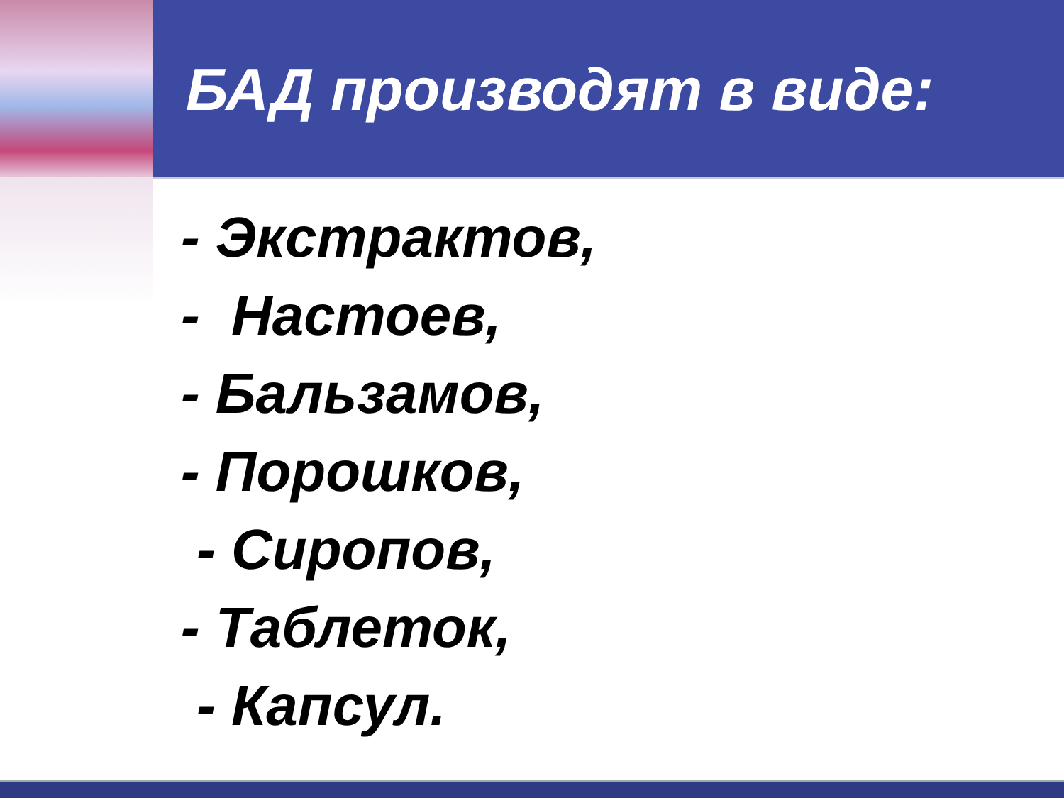БАД производят в виде:
- Экстрактов,
- Настоев,
- Бальзамов,
- Порошков,
- Сиропов,
- Таблеток,
- Капсул.